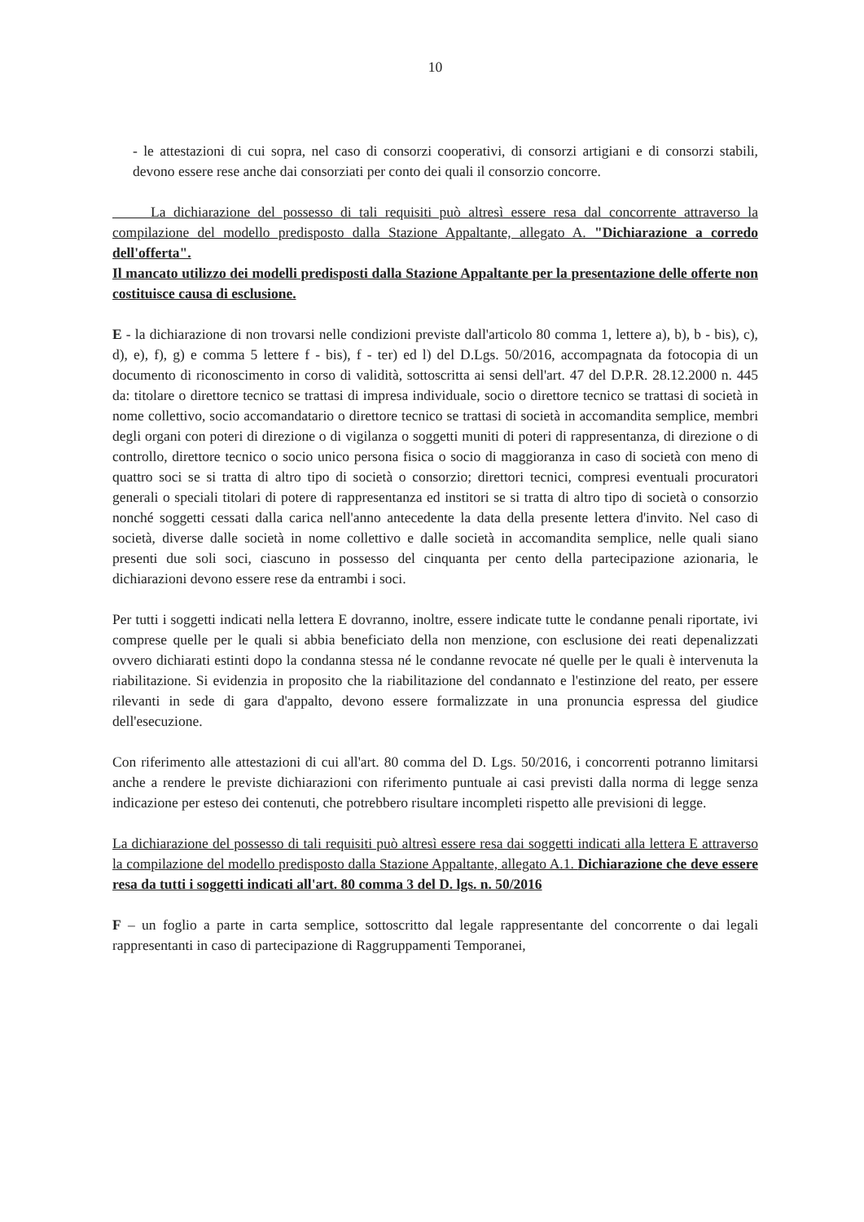10
- le attestazioni di cui sopra, nel caso di consorzi cooperativi, di consorzi artigiani e di consorzi stabili, devono essere rese anche dai consorziati per conto dei quali il consorzio concorre.
La dichiarazione del possesso di tali requisiti può altresì essere resa dal concorrente attraverso la compilazione del modello predisposto dalla Stazione Appaltante, allegato A. "Dichiarazione a corredo dell'offerta".
Il mancato utilizzo dei modelli predisposti dalla Stazione Appaltante per la presentazione delle offerte non costituisce causa di esclusione.
E - la dichiarazione di non trovarsi nelle condizioni previste dall'articolo 80 comma 1, lettere a), b), b - bis), c), d), e), f), g) e comma 5 lettere f - bis), f - ter) ed l) del D.Lgs. 50/2016, accompagnata da fotocopia di un documento di riconoscimento in corso di validità, sottoscritta ai sensi dell'art. 47 del D.P.R. 28.12.2000 n. 445 da: titolare o direttore tecnico se trattasi di impresa individuale, socio o direttore tecnico se trattasi di società in nome collettivo, socio accomandatario o direttore tecnico se trattasi di società in accomandita semplice, membri degli organi con poteri di direzione o di vigilanza o soggetti muniti di poteri di rappresentanza, di direzione o di controllo, direttore tecnico o socio unico persona fisica o socio di maggioranza in caso di società con meno di quattro soci se si tratta di altro tipo di società o consorzio; direttori tecnici, compresi eventuali procuratori generali o speciali titolari di potere di rappresentanza ed institori se si tratta di altro tipo di società o consorzio nonché soggetti cessati dalla carica nell'anno antecedente la data della presente lettera d'invito. Nel caso di società, diverse dalle società in nome collettivo e dalle società in accomandita semplice, nelle quali siano presenti due soli soci, ciascuno in possesso del cinquanta per cento della partecipazione azionaria, le dichiarazioni devono essere rese da entrambi i soci.
Per tutti i soggetti indicati nella lettera E dovranno, inoltre, essere indicate tutte le condanne penali riportate, ivi comprese quelle per le quali si abbia beneficiato della non menzione, con esclusione dei reati depenalizzati ovvero dichiarati estinti dopo la condanna stessa né le condanne revocate né quelle per le quali è intervenuta la riabilitazione. Si evidenzia in proposito che la riabilitazione del condannato e l'estinzione del reato, per essere rilevanti in sede di gara d'appalto, devono essere formalizzate in una pronuncia espressa del giudice dell'esecuzione.
Con riferimento alle attestazioni di cui all'art. 80 comma del D. Lgs. 50/2016, i concorrenti potranno limitarsi anche a rendere le previste dichiarazioni con riferimento puntuale ai casi previsti dalla norma di legge senza indicazione per esteso dei contenuti, che potrebbero risultare incompleti rispetto alle previsioni di legge.
La dichiarazione del possesso di tali requisiti può altresì essere resa dai soggetti indicati alla lettera E attraverso la compilazione del modello predisposto dalla Stazione Appaltante, allegato A.1. Dichiarazione che deve essere resa da tutti i soggetti indicati all'art. 80 comma 3 del D. lgs. n. 50/2016
F – un foglio a parte in carta semplice, sottoscritto dal legale rappresentante del concorrente o dai legali rappresentanti in caso di partecipazione di Raggruppamenti Temporanei,